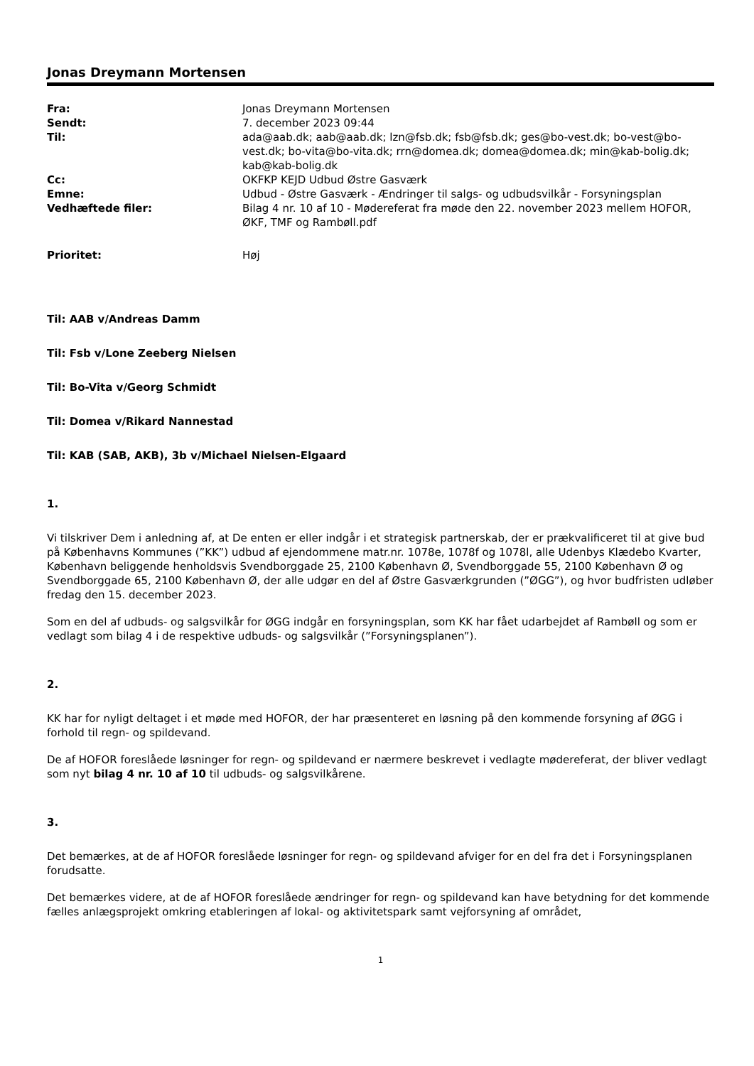Jonas Dreymann Mortensen
Fra:
Jonas Dreymann Mortensen
Sendt:
7. december 2023 09:44
Til:
ada@aab.dk; aab@aab.dk; lzn@fsb.dk; fsb@fsb.dk; ges@bo-vest.dk; bo-vest@bo-vest.dk; bo-vita@bo-vita.dk; rrn@domea.dk; domea@domea.dk; min@kab-bolig.dk; kab@kab-bolig.dk
Cc:
OKFKP KEJD Udbud Østre Gasværk
Emne:
Udbud - Østre Gasværk - Ændringer til salgs- og udbudsvilkår - Forsyningsplan
Vedhæftede filer:
Bilag 4 nr. 10 af 10 - Mødereferat fra møde den 22. november 2023 mellem HOFOR, ØKF, TMF og Rambøll.pdf
Prioritet:
Høj
Til: AAB v/Andreas Damm
Til: Fsb v/Lone Zeeberg Nielsen
Til: Bo-Vita v/Georg Schmidt
Til: Domea v/Rikard Nannestad
Til: KAB (SAB, AKB), 3b v/Michael Nielsen-Elgaard
1.
Vi tilskriver Dem i anledning af, at De enten er eller indgår i et strategisk partnerskab, der er prækvalificeret til at give bud på Københavns Kommunes (”KK”) udbud af ejendommene matr.nr. 1078e, 1078f og 1078l, alle Udenbys Klædebo Kvarter, København beliggende henholdsvis Svendborggade 25, 2100 København Ø, Svendborggade 55, 2100 København Ø og Svendborggade 65, 2100 København Ø, der alle udgør en del af Østre Gasværkgrunden (”ØGG”), og hvor budfristen udløber fredag den 15. december 2023.
Som en del af udbuds- og salgsvilkår for ØGG indgår en forsyningsplan, som KK har fået udarbejdet af Rambøll og som er vedlagt som bilag 4 i de respektive udbuds- og salgsvilkår (”Forsyningsplanen”).
2.
KK har for nyligt deltaget i et møde med HOFOR, der har præsenteret en løsning på den kommende forsyning af ØGG i forhold til regn- og spildevand.
De af HOFOR foreslåede løsninger for regn- og spildevand er nærmere beskrevet i vedlagte mødereferat, der bliver vedlagt som nyt bilag 4 nr. 10 af 10 til udbuds- og salgsvilkårene.
3.
Det bemærkes, at de af HOFOR foreslåede løsninger for regn- og spildevand afviger for en del fra det i Forsyningsplanen forudsatte.
Det bemærkes videre, at de af HOFOR foreslåede ændringer for regn- og spildevand kan have betydning for det kommende fælles anlægsprojekt omkring etableringen af lokal- og aktivitetspark samt vejforsyning af området,
1